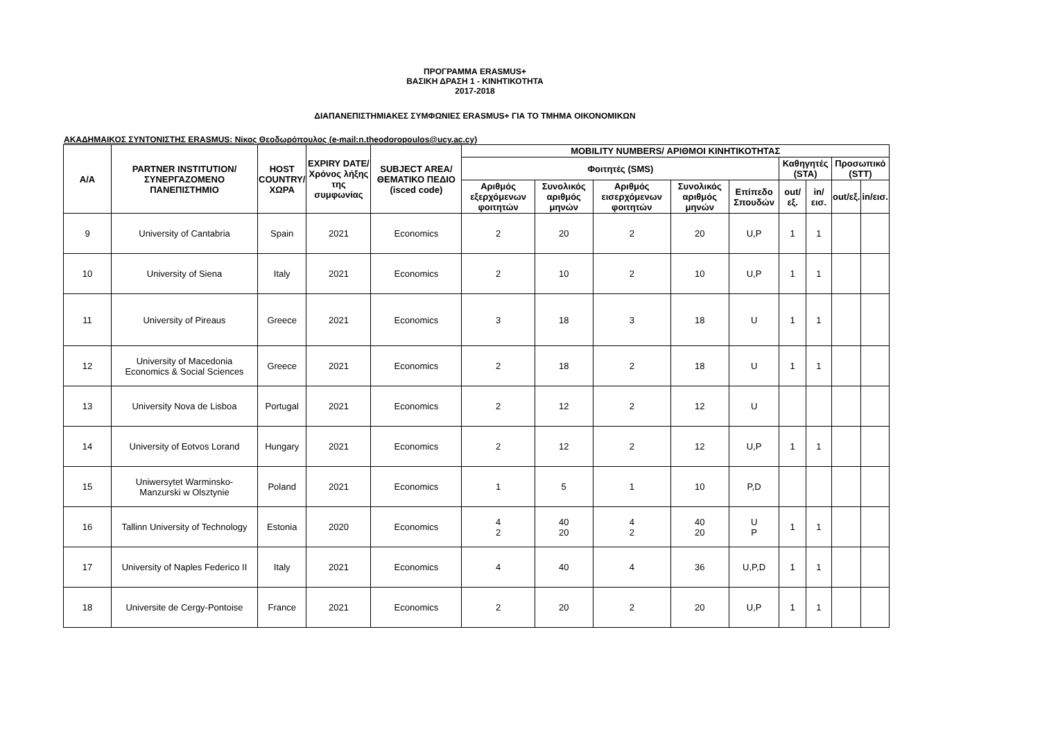ΠΡΟΓΡΑΜΜΑ ERASMUS+
ΒΑΣΙΚΗ ΔΡΑΣΗ 1 - ΚΙΝΗΤΙΚΟΤΗΤΑ
2017-2018
ΔΙΑΠΑΝΕΠΙΣΤΗΜΙΑΚΕΣ ΣΥΜΦΩΝΙΕΣ ERASMUS+ ΓΙΑ ΤΟ ΤΜΗΜΑ ΟΙΚΟΝΟΜΙΚΩΝ
ΑΚΑΔΗΜΑΙΚΟΣ ΣΥΝΤΟΝΙΣΤΗΣ ERASMUS: Νίκος Θεοδωρόπουλος (e-mail:n.theodoropoulos@ucy.ac.cy)
| A/A | PARTNER INSTITUTION/ ΣΥΝΕΡΓΑΖΟΜΕΝΟ ΠΑΝΕΠΙΣΤΗΜΙΟ | HOST COUNTRY/ ΧΩΡΑ | EXPIRY DATE/ Χρόνος λήξης της συμφωνίας | SUBJECT AREA/ ΘΕΜΑΤΙΚΟ ΠΕΔΙΟ (isced code) | MOBILITY NUMBERS/ ΑΡΙΘΜΟΙ ΚΙΝΗΤΙΚΟΤΗΤΑΣ | | | | | | | | |
| --- | --- | --- | --- | --- | --- | --- | --- | --- | --- | --- | --- | --- | --- |
| | | | | | Φοιτητές (SMS) | | | | | Καθηγητές (STA) | | Προσωπικό (STT) | |
| | | | | | Αριθμός εξερχόμενων φοιτητών | Συνολικός αριθμός μηνών | Αριθμός εισερχόμενων φοιτητών | Συνολικός αριθμός μηνών | Επίπεδο Σπουδών | out/εξ. | in/εισ. | out/εξ. | in/εισ. |
| 9 | University of Cantabria | Spain | 2021 | Economics | 2 | 20 | 2 | 20 | U,P | 1 | 1 | | |
| 10 | University of Siena | Italy | 2021 | Economics | 2 | 10 | 2 | 10 | U,P | 1 | 1 | | |
| 11 | University of Pireaus | Greece | 2021 | Economics | 3 | 18 | 3 | 18 | U | 1 | 1 | | |
| 12 | University of Macedonia Economics & Social Sciences | Greece | 2021 | Economics | 2 | 18 | 2 | 18 | U | 1 | 1 | | |
| 13 | University Nova de Lisboa | Portugal | 2021 | Economics | 2 | 12 | 2 | 12 | U | | | | |
| 14 | University of Eotvos Lorand | Hungary | 2021 | Economics | 2 | 12 | 2 | 12 | U,P | 1 | 1 | | |
| 15 | Uniwersytet Warminsko- Manzurski w Olsztynie | Poland | 2021 | Economics | 1 | 5 | 1 | 10 | P,D | | | | |
| 16 | Tallinn University of Technology | Estonia | 2020 | Economics | 4 2 | 40 20 | 4 2 | 40 20 | U P | 1 | 1 | | |
| 17 | University of Naples Federico II | Italy | 2021 | Economics | 4 | 40 | 4 | 36 | U,P,D | 1 | 1 | | |
| 18 | Universite de Cergy-Pontoise | France | 2021 | Economics | 2 | 20 | 2 | 20 | U,P | 1 | 1 | | |